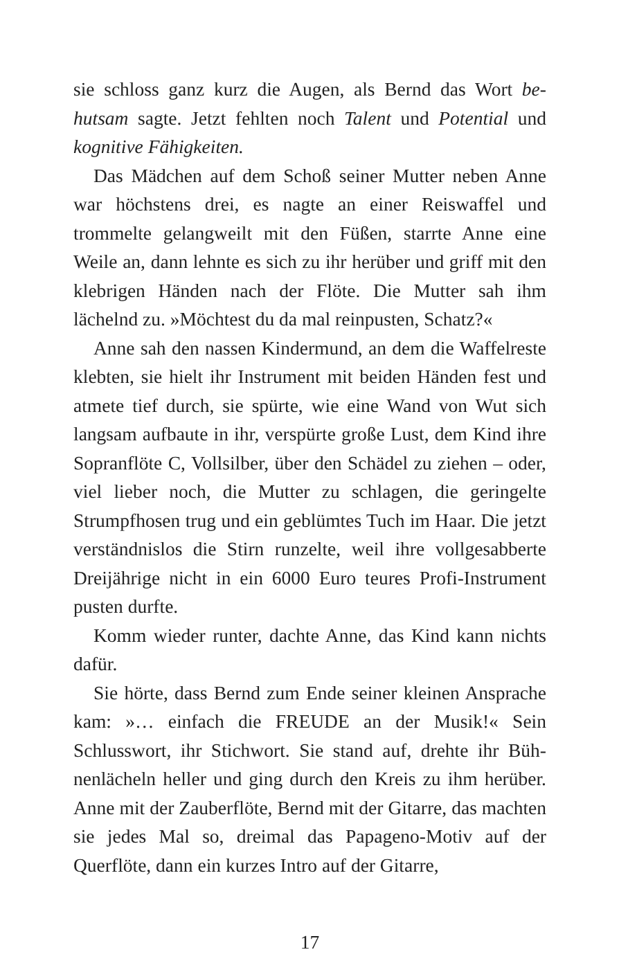sie schloss ganz kurz die Augen, als Bernd das Wort be­hutsam sagte. Jetzt fehlten noch Talent und Potential und kognitive Fähigkeiten.
Das Mädchen auf dem Schoß seiner Mutter neben Anne war höchstens drei, es nagte an einer Reiswaffel und trommelte gelangweilt mit den Füßen, starrte Anne eine Weile an, dann lehnte es sich zu ihr herüber und griff mit den klebrigen Händen nach der Flöte. Die Mut­ter sah ihm lächelnd zu. »Möchtest du da mal reinpus­ten, Schatz?«
Anne sah den nassen Kindermund, an dem die Waffel­reste klebten, sie hielt ihr Instrument mit beiden Händen fest und atmete tief durch, sie spürte, wie eine Wand von Wut sich langsam aufbaute in ihr, verspürte große Lust, dem Kind ihre Sopranflöte C, Vollsilber, über den Schä­del zu ziehen – oder, viel lieber noch, die Mutter zu schla­gen, die geringelte Strumpfhosen trug und ein geblümtes Tuch im Haar. Die jetzt verständnislos die Stirn runzel­te, weil ihre vollgesabberte Dreijährige nicht in ein 6000 Euro teures Profi-Instrument pusten durfte.
Komm wieder runter, dachte Anne, das Kind kann nichts dafür.
Sie hörte, dass Bernd zum Ende seiner kleinen Anspra­che kam: »… einfach die FREUDE an der Musik!« Sein Schlusswort, ihr Stichwort. Sie stand auf, drehte ihr Büh­nenlächeln heller und ging durch den Kreis zu ihm herü­ber. Anne mit der Zauberflöte, Bernd mit der Gitarre, das machten sie jedes Mal so, dreimal das Papageno-Motiv auf der Querflöte, dann ein kurzes Intro auf der Gitarre,
17